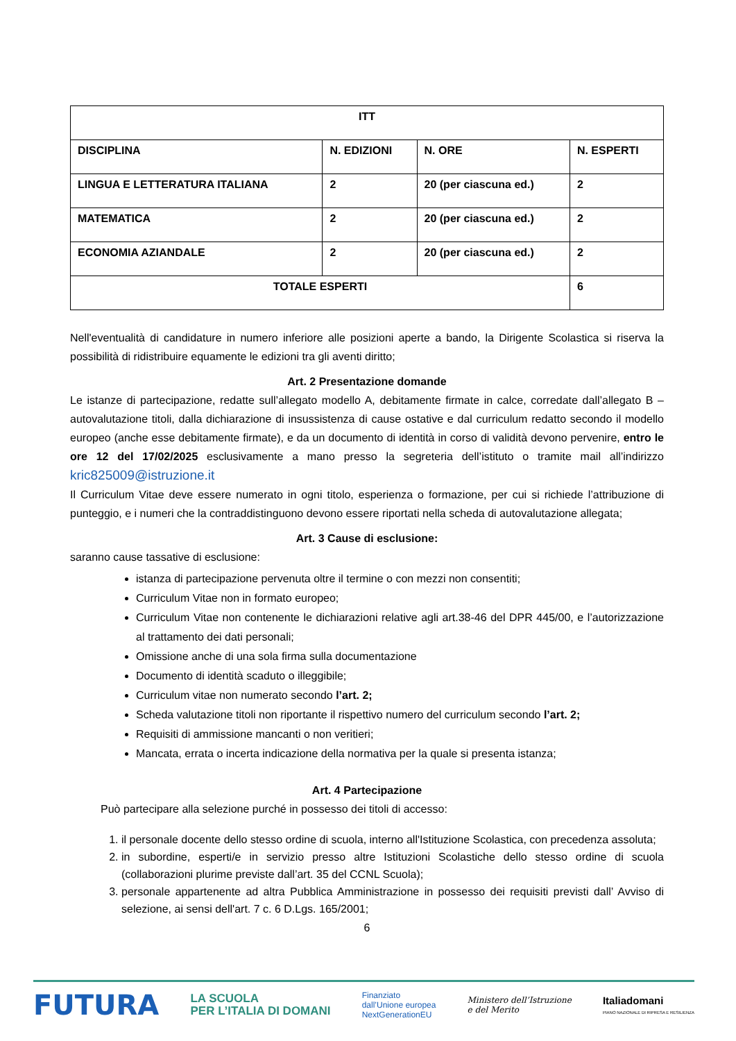| ITT | | | |
| --- | --- | --- | --- |
| DISCIPLINA | N. EDIZIONI | N. ORE | N. ESPERTI |
| LINGUA E LETTERATURA ITALIANA | 2 | 20 (per ciascuna ed.) | 2 |
| MATEMATICA | 2 | 20 (per ciascuna ed.) | 2 |
| ECONOMIA AZIANDALE | 2 | 20 (per ciascuna ed.) | 2 |
| TOTALE ESPERTI | | | 6 |
Nell'eventualità di candidature in numero inferiore alle posizioni aperte a bando, la Dirigente Scolastica si riserva la possibilità di ridistribuire equamente le edizioni tra gli aventi diritto;
Art. 2 Presentazione domande
Le istanze di partecipazione, redatte sull’allegato modello A, debitamente firmate in calce, corredate dall’allegato B – autovalutazione titoli, dalla dichiarazione di insussistenza di cause ostative e dal curriculum redatto secondo il modello europeo (anche esse debitamente firmate), e da un documento di identità in corso di validità devono pervenire, entro le ore 12 del 17/02/2025 esclusivamente a mano presso la segreteria dell’istituto o tramite mail all’indirizzo kric825009@istruzione.it
Il Curriculum Vitae deve essere numerato in ogni titolo, esperienza o formazione, per cui si richiede l’attribuzione di punteggio, e i numeri che la contraddistinguono devono essere riportati nella scheda di autovalutazione allegata;
Art. 3 Cause di esclusione:
saranno cause tassative di esclusione:
istanza di partecipazione pervenuta oltre il termine o con mezzi non consentiti;
Curriculum Vitae non in formato europeo;
Curriculum Vitae non contenente le dichiarazioni relative agli art.38-46 del DPR 445/00, e l’autorizzazione al trattamento dei dati personali;
Omissione anche di una sola firma sulla documentazione
Documento di identità scaduto o illeggibile;
Curriculum vitae non numerato secondo l’art. 2;
Scheda valutazione titoli non riportante il rispettivo numero del curriculum secondo l’art. 2;
Requisiti di ammissione mancanti o non veritieri;
Mancata, errata o incerta indicazione della normativa per la quale si presenta istanza;
Art. 4 Partecipazione
Può partecipare alla selezione purché in possesso dei titoli di accesso:
1. il personale docente dello stesso ordine di scuola, interno all'Istituzione Scolastica, con precedenza assoluta;
2. in subordine, esperti/e in servizio presso altre Istituzioni Scolastiche dello stesso ordine di scuola (collaborazioni plurime previste dall’art. 35 del CCNL Scuola);
3. personale appartenente ad altra Pubblica Amministrazione in possesso dei requisiti previsti dall’ Avviso di selezione, ai sensi dell'art. 7 c. 6 D.Lgs. 165/2001;
6
FUTURA LA SCUOLA
PER L’ITALIA DI DOMANI Finanziato
dall’Unione europea
NextGenerationEU Ministero dell’Istruzione
e del Merito Italiadomani
PIANO NAZIONALE DI RIPRESA E RESILIENZA